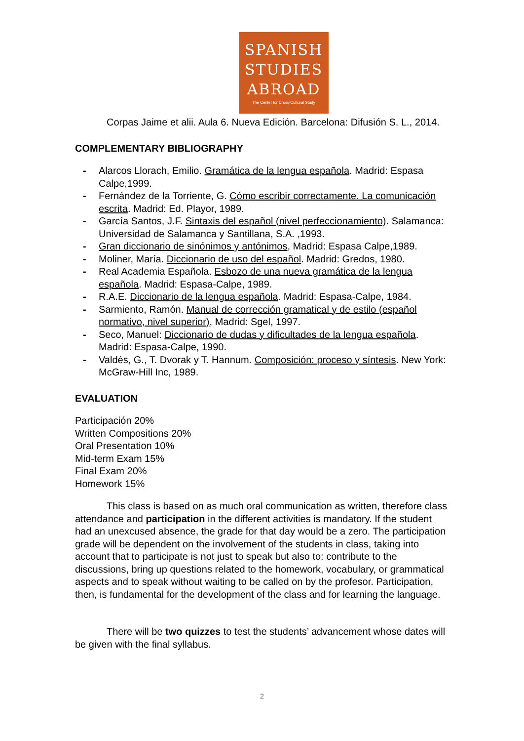SPANISH
STUDIES
ABROAD
The Center for Cross-Cultural Study
Corpas Jaime et alii. Aula 6. Nueva Edición. Barcelona: Difusión S. L., 2014.
COMPLEMENTARY BIBLIOGRAPHY
- Alarcos Llorach, Emilio. Gramática de la lengua española. Madrid: Espasa Calpe,1999.
- Fernández de la Torriente, G. Cómo escribir correctamente. La comunicación escrita. Madrid: Ed. Playor, 1989.
- García Santos, J.F. Sintaxis del español (nivel perfeccionamiento). Salamanca: Universidad de Salamanca y Santillana, S.A. ,1993.
- Gran diccionario de sinónimos y antónimos, Madrid: Espasa Calpe,1989.
- Moliner, María. Diccionario de uso del español. Madrid: Gredos, 1980.
- Real Academia Española. Esbozo de una nueva gramática de la lengua española. Madrid: Espasa-Calpe, 1989.
- R.A.E. Diccionario de la lengua española. Madrid: Espasa-Calpe, 1984.
- Sarmiento, Ramón. Manual de corrección gramatical y de estilo (español normativo, nivel superior), Madrid: Sgel, 1997.
- Seco, Manuel: Diccionario de dudas y dificultades de la lengua española. Madrid: Espasa-Calpe, 1990.
- Valdés, G., T. Dvorak y T. Hannum. Composición: proceso y síntesis. New York: McGraw-Hill Inc, 1989.
EVALUATION
Participación 20%
Written Compositions 20%
Oral Presentation 10%
Mid-term Exam 15%
Final Exam 20%
Homework 15%
This class is based on as much oral communication as written, therefore class attendance and participation in the different activities is mandatory. If the student had an unexcused absence, the grade for that day would be a zero. The participation grade will be dependent on the involvement of the students in class, taking into account that to participate is not just to speak but also to: contribute to the discussions, bring up questions related to the homework, vocabulary, or grammatical aspects and to speak without waiting to be called on by the profesor. Participation, then, is fundamental for the development of the class and for learning the language.
There will be two quizzes to test the students’ advancement whose dates will be given with the final syllabus.
2